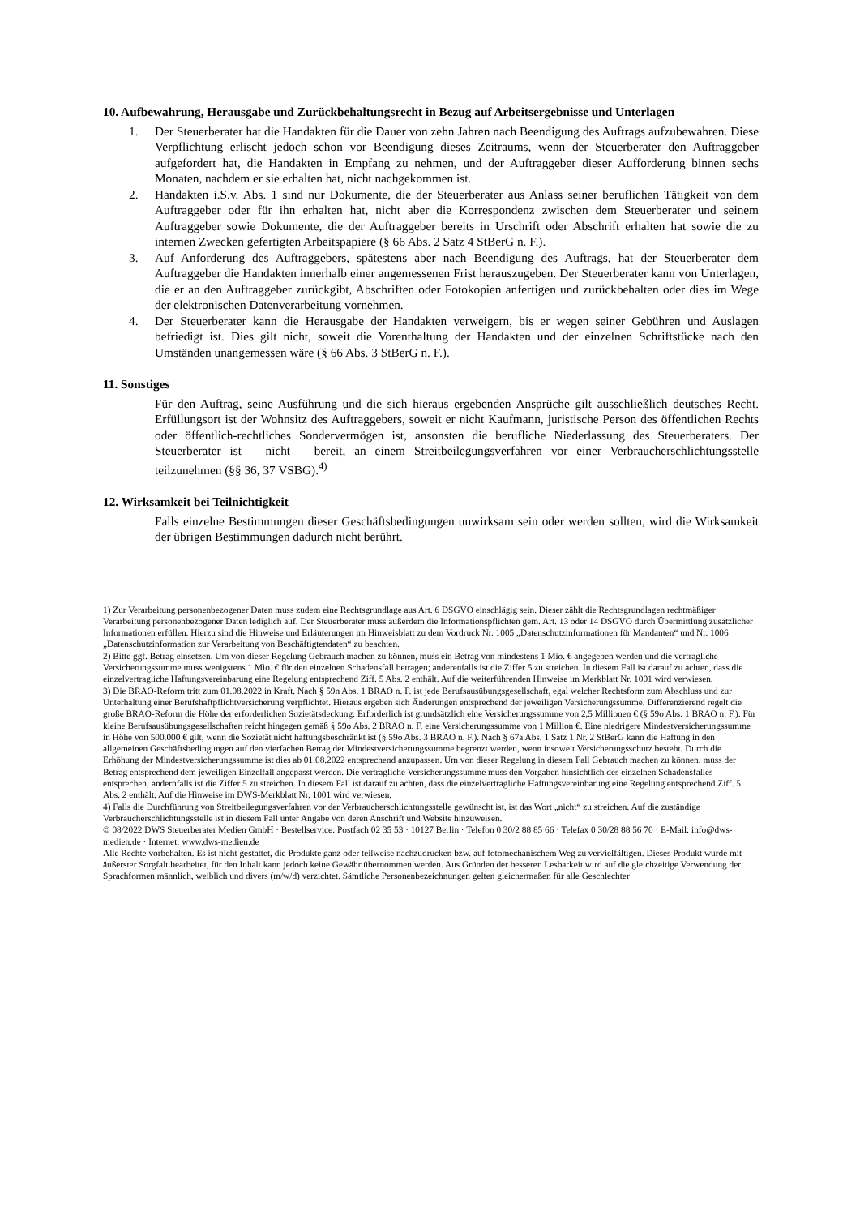10. Aufbewahrung, Herausgabe und Zurückbehaltungsrecht in Bezug auf Arbeitsergebnisse und Unterlagen
1. Der Steuerberater hat die Handakten für die Dauer von zehn Jahren nach Beendigung des Auftrags aufzubewahren. Diese Verpflichtung erlischt jedoch schon vor Beendigung dieses Zeitraums, wenn der Steuerberater den Auftraggeber aufgefordert hat, die Handakten in Empfang zu nehmen, und der Auftraggeber dieser Aufforderung binnen sechs Monaten, nachdem er sie erhalten hat, nicht nachgekommen ist.
2. Handakten i.S.v. Abs. 1 sind nur Dokumente, die der Steuerberater aus Anlass seiner beruflichen Tätigkeit von dem Auftraggeber oder für ihn erhalten hat, nicht aber die Korrespondenz zwischen dem Steuerberater und seinem Auftraggeber sowie Dokumente, die der Auftraggeber bereits in Urschrift oder Abschrift erhalten hat sowie die zu internen Zwecken gefertigten Arbeitspapiere (§ 66 Abs. 2 Satz 4 StBerG n. F.).
3. Auf Anforderung des Auftraggebers, spätestens aber nach Beendigung des Auftrags, hat der Steuerberater dem Auftraggeber die Handakten innerhalb einer angemessenen Frist herauszugeben. Der Steuerberater kann von Unterlagen, die er an den Auftraggeber zurückgibt, Abschriften oder Fotokopien anfertigen und zurückbehalten oder dies im Wege der elektronischen Datenverarbeitung vornehmen.
4. Der Steuerberater kann die Herausgabe der Handakten verweigern, bis er wegen seiner Gebühren und Auslagen befriedigt ist. Dies gilt nicht, soweit die Vorenthaltung der Handakten und der einzelnen Schriftstücke nach den Umständen unangemessen wäre (§ 66 Abs. 3 StBerG n. F.).
11. Sonstiges
Für den Auftrag, seine Ausführung und die sich hieraus ergebenden Ansprüche gilt ausschließlich deutsches Recht. Erfüllungsort ist der Wohnsitz des Auftraggebers, soweit er nicht Kaufmann, juristische Person des öffentlichen Rechts oder öffentlich-rechtliches Sondervermögen ist, ansonsten die berufliche Niederlassung des Steuerberaters. Der Steuerberater ist – nicht – bereit, an einem Streitbeilegungsverfahren vor einer Verbraucherschlichtungsstelle teilzunehmen (§§ 36, 37 VSBG).<sup>4)</sup>
12. Wirksamkeit bei Teilnichtigkeit
Falls einzelne Bestimmungen dieser Geschäftsbedingungen unwirksam sein oder werden sollten, wird die Wirksamkeit der übrigen Bestimmungen dadurch nicht berührt.
1) Zur Verarbeitung personenbezogener Daten muss zudem eine Rechtsgrundlage aus Art. 6 DSGVO einschlägig sein. Dieser zählt die Rechtsgrundlagen rechtmäßiger Verarbeitung personenbezogener Daten lediglich auf. Der Steuerberater muss außerdem die Informationspflichten gem. Art. 13 oder 14 DSGVO durch Übermittlung zusätzlicher Informationen erfüllen. Hierzu sind die Hinweise und Erläuterungen im Hinweisblatt zu dem Vordruck Nr. 1005 „Datenschutzinformationen für Mandanten“ und Nr. 1006 „Datenschutzinformation zur Verarbeitung von Beschäftigtendaten“ zu beachten.
2) Bitte ggf. Betrag einsetzen. Um von dieser Regelung Gebrauch machen zu können, muss ein Betrag von mindestens 1 Mio. € angegeben werden und die vertragliche Versicherungssumme muss wenigstens 1 Mio. € für den einzelnen Schadensfall betragen; anderenfalls ist die Ziffer 5 zu streichen. In diesem Fall ist darauf zu achten, dass die einzelvertragliche Haftungsvereinbarung eine Regelung entsprechend Ziff. 5 Abs. 2 enthält. Auf die weiterführenden Hinweise im Merkblatt Nr. 1001 wird verwiesen.
3) Die BRAO-Reform tritt zum 01.08.2022 in Kraft. Nach § 59n Abs. 1 BRAO n. F. ist jede Berufsausübungsgesellschaft, egal welcher Rechtsform zum Abschluss und zur Unterhaltung einer Berufshaftpflichtversicherung verpflichtet. Hieraus ergeben sich Änderungen entsprechend der jeweiligen Versicherungssumme. Differenzierend regelt die große BRAO-Reform die Höhe der erforderlichen Sozietätsdeckung: Erforderlich ist grundsätzlich eine Versicherungssumme von 2,5 Millionen € (§ 59o Abs. 1 BRAO n. F.). Für kleine Berufsausübungsgesellschaften reicht hingegen gemäß § 59o Abs. 2 BRAO n. F. eine Versicherungssumme von 1 Million €. Eine niedrigere Mindestversicherungssumme in Höhe von 500.000 € gilt, wenn die Sozietät nicht haftungsbeschränkt ist (§ 59o Abs. 3 BRAO n. F.). Nach § 67a Abs. 1 Satz 1 Nr. 2 StBerG kann die Haftung in den allgemeinen Geschäftsbedingungen auf den vierfachen Betrag der Mindestversicherungssumme begrenzt werden, wenn insoweit Versicherungsschutz besteht. Durch die Erhöhung der Mindestversicherungssumme ist dies ab 01.08.2022 entsprechend anzupassen. Um von dieser Regelung in diesem Fall Gebrauch machen zu können, muss der Betrag entsprechend dem jeweiligen Einzelfall angepasst werden. Die vertragliche Versicherungssumme muss den Vorgaben hinsichtlich des einzelnen Schadensfalles entsprechen; andernfalls ist die Ziffer 5 zu streichen. In diesem Fall ist darauf zu achten, dass die einzelvertragliche Haftungsvereinbarung eine Regelung entsprechend Ziff. 5 Abs. 2 enthält. Auf die Hinweise im DWS-Merkblatt Nr. 1001 wird verwiesen.
4) Falls die Durchführung von Streitbeilegungsverfahren vor der Verbraucherschlichtungsstelle gewünscht ist, ist das Wort „nicht“ zu streichen. Auf die zuständige Verbraucherschlichtungsstelle ist in diesem Fall unter Angabe von deren Anschrift und Website hinzuweisen.
© 08/2022 DWS Steuerberater Medien GmbH · Bestellservice: Postfach 02 35 53 · 10127 Berlin · Telefon 0 30/2 88 85 66 · Telefax 0 30/28 88 56 70 · E-Mail: info@dws-medien.de · Internet: www.dws-medien.de
Alle Rechte vorbehalten. Es ist nicht gestattet, die Produkte ganz oder teilweise nachzudrucken bzw. auf fotomechanischem Weg zu vervielfältigen. Dieses Produkt wurde mit äußerster Sorgfalt bearbeitet, für den Inhalt kann jedoch keine Gewähr übernommen werden. Aus Gründen der besseren Lesbarkeit wird auf die gleichzeitige Verwendung der Sprachformen männlich, weiblich und divers (m/w/d) verzichtet. Sämtliche Personenbezeichnungen gelten gleichermaßen für alle Geschlechter